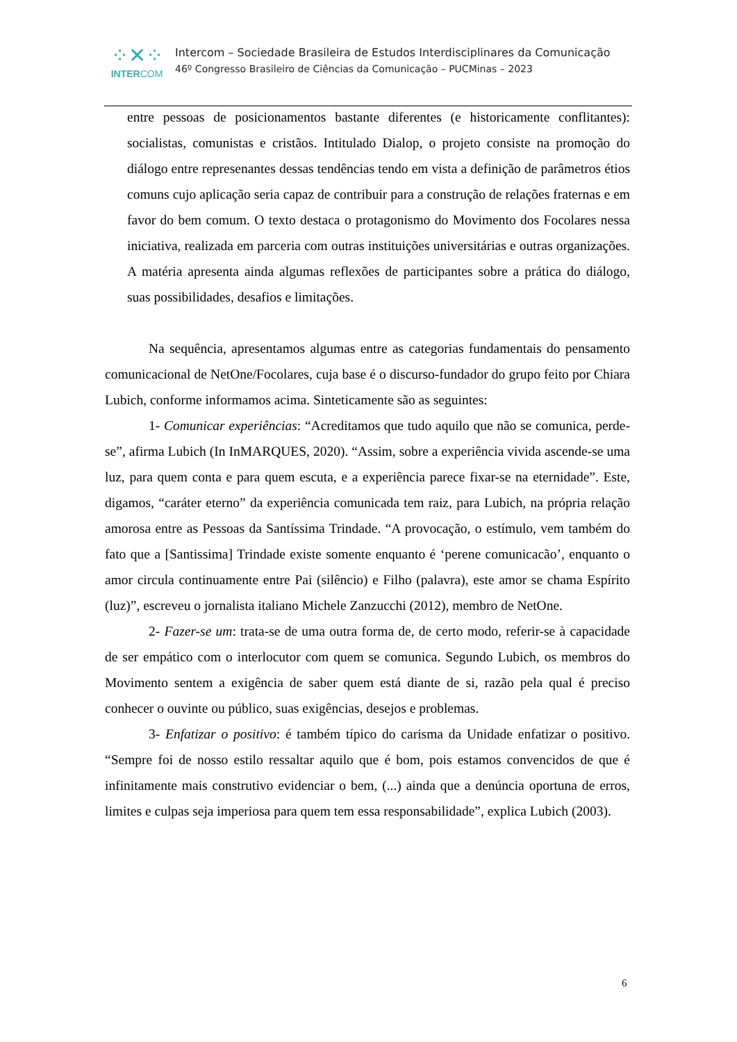⁘✕⁘
INTERCOM
Intercom – Sociedade Brasileira de Estudos Interdisciplinares da Comunicação
46º Congresso Brasileiro de Ciências da Comunicação – PUCMinas – 2023
entre pessoas de posicionamentos bastante diferentes (e historicamente conflitantes): socialistas, comunistas e cristãos. Intitulado Dialop, o projeto consiste na promoção do diálogo entre represenantes dessas tendências tendo em vista a definição de parâmetros étios comuns cujo aplicação seria capaz de contribuir para a construção de relações fraternas e em favor do bem comum. O texto destaca o protagonismo do Movimento dos Focolares nessa iniciativa, realizada em parceria com outras instituições universitárias e outras organizações. A matéria apresenta ainda algumas reflexões de participantes sobre a prática do diálogo, suas possibilidades, desafios e limitações.
Na sequência, apresentamos algumas entre as categorias fundamentais do pensamento comunicacional de NetOne/Focolares, cuja base é o discurso-fundador do grupo feito por Chiara Lubich, conforme informamos acima. Sinteticamente são as seguintes:
1- Comunicar experiências: “Acreditamos que tudo aquilo que não se comunica, perde-se”, afirma Lubich (In InMARQUES, 2020). “Assim, sobre a experiência vivida ascende-se uma luz, para quem conta e para quem escuta, e a experiência parece fixar-se na eternidade”. Este, digamos, “caráter eterno” da experiência comunicada tem raiz, para Lubich, na própria relação amorosa entre as Pessoas da Santíssima Trindade. “A provocação, o estímulo, vem também do fato que a [Santissima] Trindade existe somente enquanto é ‘perene comunicacão’, enquanto o amor circula continuamente entre Pai (silêncio) e Filho (palavra), este amor se chama Espírito (luz)”, escreveu o jornalista italiano Michele Zanzucchi (2012), membro de NetOne.
2- Fazer-se um: trata-se de uma outra forma de, de certo modo, referir-se à capacidade de ser empático com o interlocutor com quem se comunica. Segundo Lubich, os membros do Movimento sentem a exigência de saber quem está diante de si, razão pela qual é preciso conhecer o ouvinte ou público, suas exigências, desejos e problemas.
3- Enfatizar o positivo: é também típico do carisma da Unidade enfatizar o positivo. “Sempre foi de nosso estilo ressaltar aquilo que é bom, pois estamos convencidos de que é infinitamente mais construtivo evidenciar o bem, (...) ainda que a denúncia oportuna de erros, limites e culpas seja imperiosa para quem tem essa responsabilidade”, explica Lubich (2003).
6